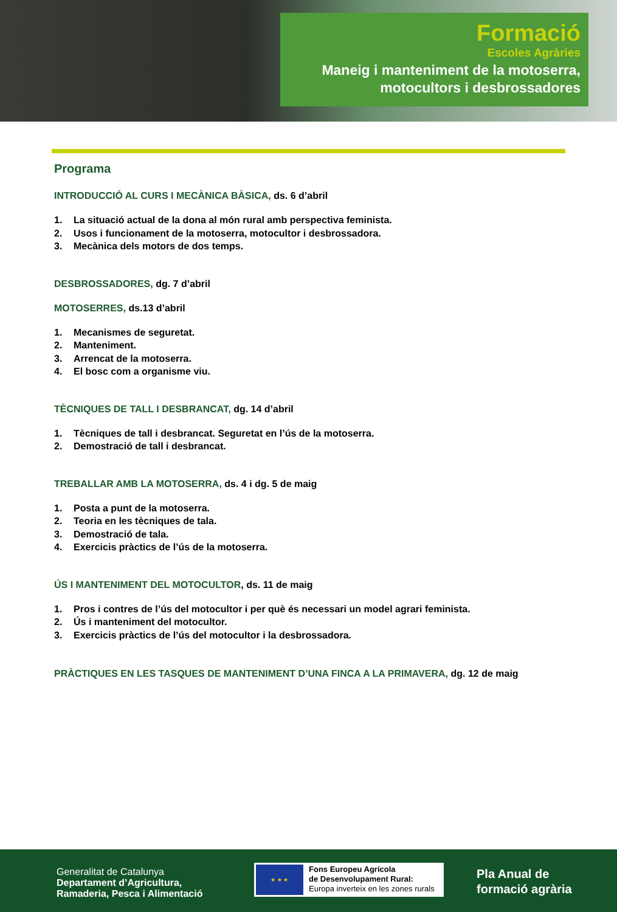Formació
Escoles Agràries
Maneig i manteniment de la motoserra,
motocultors i desbrossadores
Programa
INTRODUCCIÓ AL CURS I MECÀNICA BÀSICA, ds. 6 d’abril
1. La situació actual de la dona al món rural amb perspectiva feminista.
2. Usos i funcionament de la motoserra, motocultor i desbrossadora.
3. Mecànica dels motors de dos temps.
DESBROSSADORES, dg. 7 d’abril
MOTOSERRES, ds.13 d’abril
1. Mecanismes de seguretat.
2. Manteniment.
3. Arrencat de la motoserra.
4. El bosc com a organisme viu.
TÈCNIQUES DE TALL I DESBRANCAT, dg. 14 d’abril
1. Tècniques de tall i desbrancat. Seguretat en l’ús de la motoserra.
2. Demostració de tall i desbrancat.
TREBALLAR AMB LA MOTOSERRA, ds. 4 i dg. 5 de maig
1. Posta a punt de la motoserra.
2. Teoria en les tècniques de tala.
3. Demostració de tala.
4. Exercicis pràctics de l’ús de la motoserra.
ÚS I MANTENIMENT DEL MOTOCULTOR, ds. 11 de maig
1. Pros i contres de l’ús del motocultor i per què és necessari un model agrari feminista.
2. Ús i manteniment del motocultor.
3. Exercicis pràctics de l’ús del motocultor i la desbrossadora.
PRÀCTIQUES EN LES TASQUES DE MANTENIMENT D’UNA FINCA A LA PRIMAVERA, dg. 12 de maig
Generalitat de Catalunya
Departament d’Agricultura,
Ramaderia, Pesca i Alimentació
★ ★ ★
Fons Europeu Agrícola
de Desenvolupament Rural:
Europa inverteix en les zones rurals
Pla Anual de
formació agrària